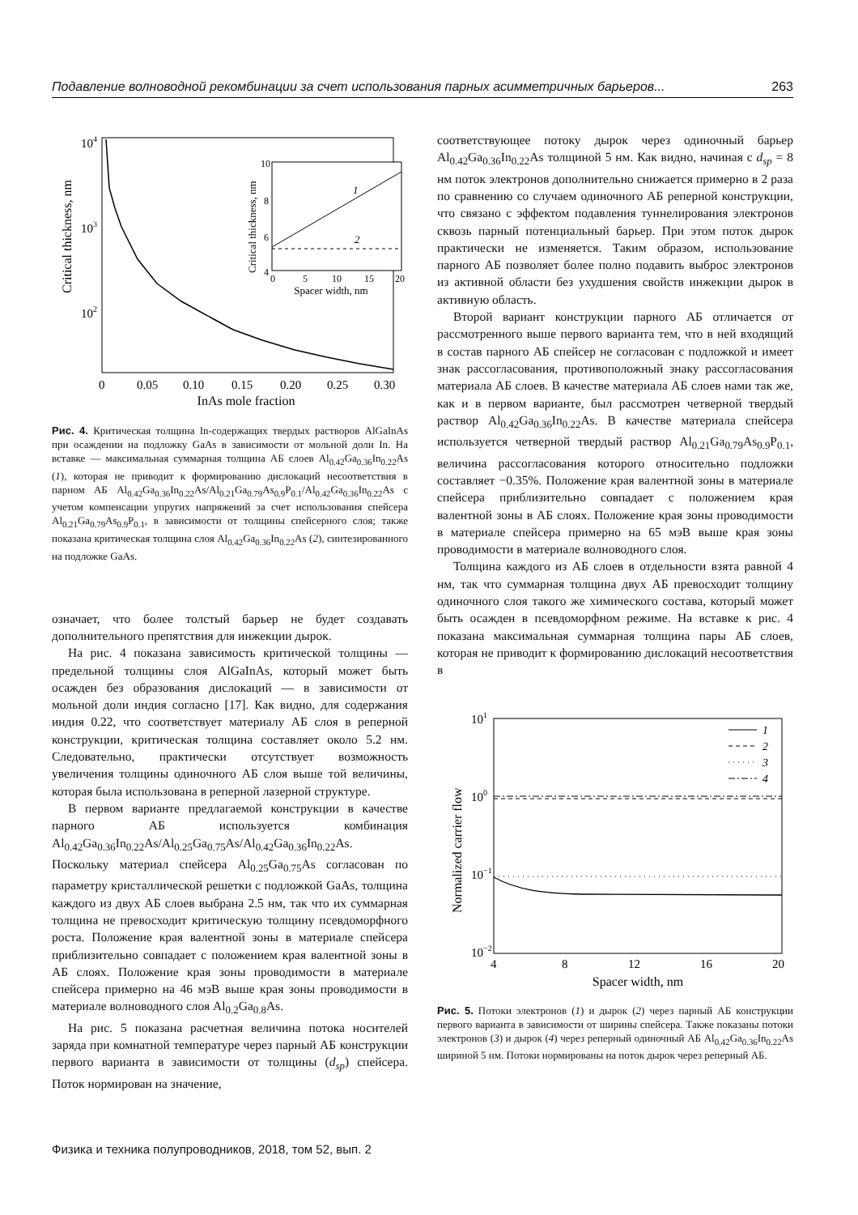Подавление волноводной рекомбинации за счет использования парных асимметричных барьеров... 263
104
103
102
0
0.05
0.10
0.15
0.20
0.25
0.30
InAs mole fraction
Critical thickness, nm
1
2
10
8
6
4
0
5
10
15
20
Spacer width, nm
Critical thickness, nm
Рис. 4. Критическая толщина In-содержащих твердых растворов AlGaInAs при осаждении на подложку GaAs в зависимости от мольной доли In. На вставке — максимальная суммарная толщина АБ слоев Al<sub>0.42</sub>Ga<sub>0.36</sub>In<sub>0.22</sub>As (1), которая не приводит к формированию дислокаций несоответствия в парном АБ Al<sub>0.42</sub>Ga<sub>0.36</sub>In<sub>0.22</sub>As/Al<sub>0.21</sub>Ga<sub>0.79</sub>As<sub>0.9</sub>P<sub>0.1</sub>/Al<sub>0.42</sub>Ga<sub>0.36</sub>In<sub>0.22</sub>As с учетом компенсации упругих напряжений за счет использования спейсера Al<sub>0.21</sub>Ga<sub>0.79</sub>As<sub>0.9</sub>P<sub>0.1</sub>, в зависимости от толщины спейсерного слоя; также показана критическая толщина слоя Al<sub>0.42</sub>Ga<sub>0.36</sub>In<sub>0.22</sub>As (2), синтезированного на подложке GaAs.
означает, что более толстый барьер не будет создавать дополнительного препятствия для инжекции дырок.
На рис. 4 показана зависимость критической толщины — предельной толщины слоя AlGaInAs, который может быть осажден без образования дислокаций — в зависимости от мольной доли индия согласно [17]. Как видно, для содержания индия 0.22, что соответствует материалу АБ слоя в реперной конструкции, критическая толщина составляет около 5.2 нм. Следовательно, практически отсутствует возможность увеличения толщины одиночного АБ слоя выше той величины, которая была использована в реперной лазерной структуре.
В первом варианте предлагаемой конструкции в качестве парного АБ используется комбинация Al<sub>0.42</sub>Ga<sub>0.36</sub>In<sub>0.22</sub>As/Al<sub>0.25</sub>Ga<sub>0.75</sub>As/Al<sub>0.42</sub>Ga<sub>0.36</sub>In<sub>0.22</sub>As. Поскольку материал спейсера Al<sub>0.25</sub>Ga<sub>0.75</sub>As согласован по параметру кристаллической решетки с подложкой GaAs, толщина каждого из двух АБ слоев выбрана 2.5 нм, так что их суммарная толщина не превосходит критическую толщину псевдоморфного роста. Положение края валентной зоны в материале спейсера приблизительно совпадает с положением края валентной зоны в АБ слоях. Положение края зоны проводимости в материале спейсера примерно на 46 мэВ выше края зоны проводимости в материале волноводного слоя Al<sub>0.2</sub>Ga<sub>0.8</sub>As.
На рис. 5 показана расчетная величина потока носителей заряда при комнатной температуре через парный АБ конструкции первого варианта в зависимости от толщины (d<sub>sp</sub>) спейсера. Поток нормирован на значение,
соответствующее потоку дырок через одиночный барьер Al<sub>0.42</sub>Ga<sub>0.36</sub>In<sub>0.22</sub>As толщиной 5 нм. Как видно, начиная с d<sub>sp</sub> = 8 нм поток электронов дополнительно снижается примерно в 2 раза по сравнению со случаем одиночного АБ реперной конструкции, что связано с эффектом подавления туннелирования электронов сквозь парный потенциальный барьер. При этом поток дырок практически не изменяется. Таким образом, использование парного АБ позволяет более полно подавить выброс электронов из активной области без ухудшения свойств инжекции дырок в активную область.
Второй вариант конструкции парного АБ отличается от рассмотренного выше первого варианта тем, что в ней входящий в состав парного АБ спейсер не согласован с подложкой и имеет знак рассогласования, противоположный знаку рассогласования материала АБ слоев. В качестве материала АБ слоев нами так же, как и в первом варианте, был рассмотрен четверной твердый раствор Al<sub>0.42</sub>Ga<sub>0.36</sub>In<sub>0.22</sub>As. В качестве материала спейсера используется четверной твердый раствор Al<sub>0.21</sub>Ga<sub>0.79</sub>As<sub>0.9</sub>P<sub>0.1</sub>, величина рассогласования которого относительно подложки составляет −0.35%. Положение края валентной зоны в материале спейсера приблизительно совпадает с положением края валентной зоны в АБ слоях. Положение края зоны проводимости в материале спейсера примерно на 65 мэВ выше края зоны проводимости в материале волноводного слоя.
Толщина каждого из АБ слоев в отдельности взята равной 4 нм, так что суммарная толщина двух АБ превосходит толщину одиночного слоя такого же химического состава, который может быть осажден в псевдоморфном режиме. На вставке к рис. 4 показана максимальная суммарная толщина пары АБ слоев, которая не приводит к формированию дислокаций несоответствия в
101
100
10−1
10−2
4
8
12
16
20
Spacer width, nm
Normalized carrier flow
1
2
3
4
Рис. 5. Потоки электронов (1) и дырок (2) через парный АБ конструкции первого варианта в зависимости от ширины спейсера. Также показаны потоки электронов (3) и дырок (4) через реперный одиночный АБ Al<sub>0.42</sub>Ga<sub>0.36</sub>In<sub>0.22</sub>As шириной 5 нм. Потоки нормированы на поток дырок через реперный АБ.
Физика и техника полупроводников, 2018, том 52, вып. 2